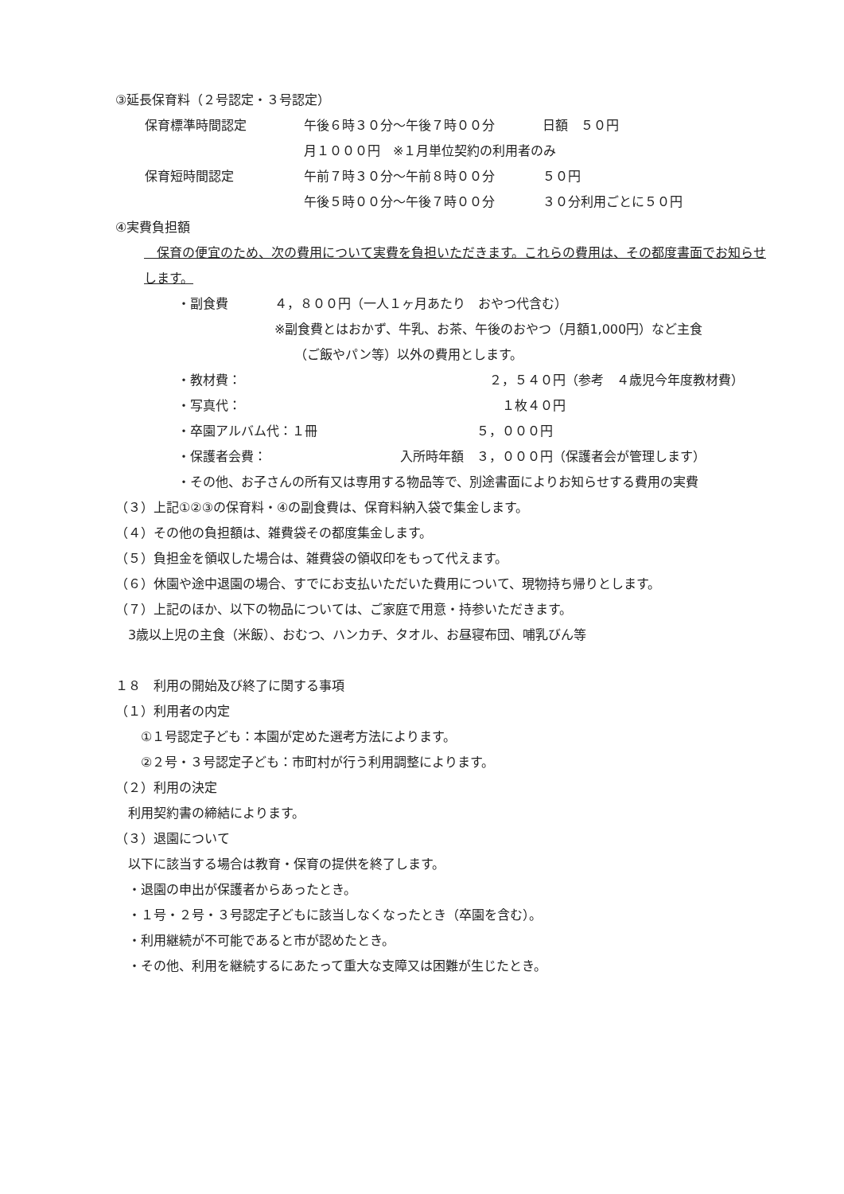③延長保育料（２号認定・３号認定）
保育標準時間認定 午後６時３０分～午後７時００分 日額　５０円
月１０００円　※１月単位契約の利用者のみ
保育短時間認定 午前７時３０分～午前８時００分 ５０円
午後５時００分～午後７時００分 ３０分利用ごとに５０円
④実費負担額
　保育の便宜のため、次の費用について実費を負担いただきます。これらの費用は、その都度書面でお知らせします。
・副食費 ４，８００円（一人１ヶ月あたり　おやつ代含む）
※副食費とはおかず、牛乳、お茶、午後のおやつ（月額1,000円）など主食
（ご飯やパン等）以外の費用とします。
・教材費： ２，５４０円（参考　４歳児今年度教材費）
・写真代： １枚４０円
・卒園アルバム代：１冊 ５，０００円
・保護者会費： 入所時年額　３，０００円（保護者会が管理します）
・その他、お子さんの所有又は専用する物品等で、別途書面によりお知らせする費用の実費
（３）上記①②③の保育料・④の副食費は、保育料納入袋で集金します。
（４）その他の負担額は、雑費袋その都度集金します。
（５）負担金を領収した場合は、雑費袋の領収印をもって代えます。
（６）休園や途中退園の場合、すでにお支払いただいた費用について、現物持ち帰りとします。
（７）上記のほか、以下の物品については、ご家庭で用意・持参いただきます。
3歳以上児の主食（米飯）、おむつ、ハンカチ、タオル、お昼寝布団、哺乳びん等
１８　利用の開始及び終了に関する事項
（１）利用者の内定
①１号認定子ども：本園が定めた選考方法によります。
②２号・３号認定子ども：市町村が行う利用調整によります。
（２）利用の決定
利用契約書の締結によります。
（３）退園について
以下に該当する場合は教育・保育の提供を終了します。
・退園の申出が保護者からあったとき。
・１号・２号・３号認定子どもに該当しなくなったとき（卒園を含む）。
・利用継続が不可能であると市が認めたとき。
・その他、利用を継続するにあたって重大な支障又は困難が生じたとき。